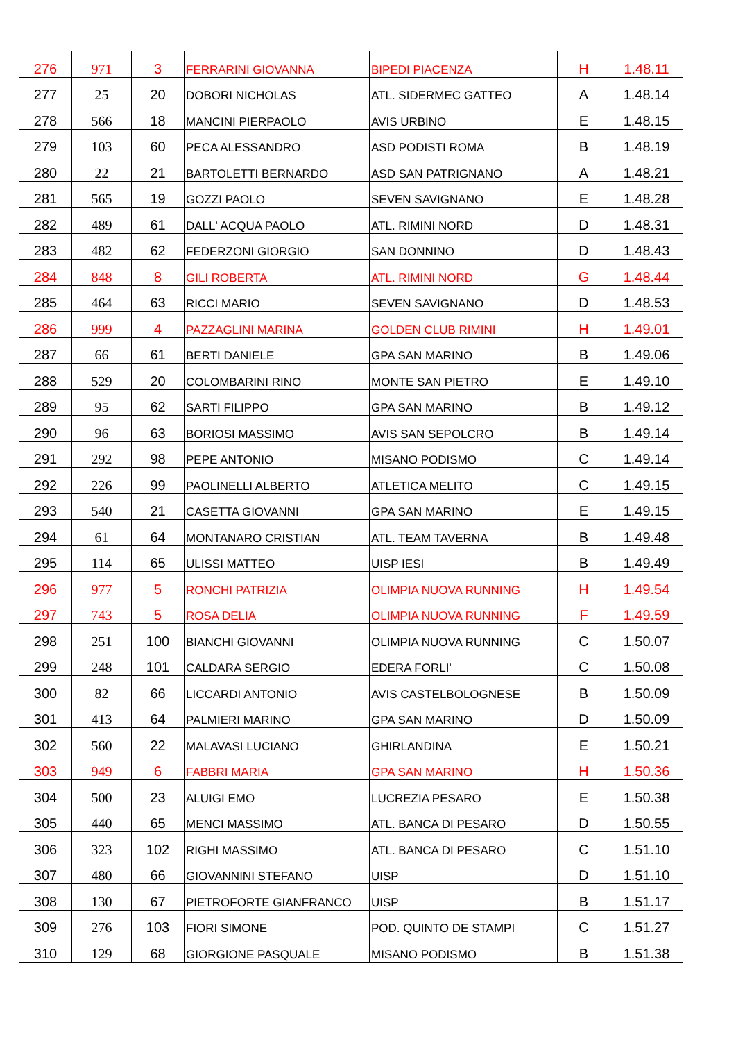| 276 | 971 | 3 | FERRARINI GIOVANNA | BIPEDI PIACENZA | H | 1.48.11 |
| 277 | 25 | 20 | DOBORI NICHOLAS | ATL. SIDERMEC GATTEO | A | 1.48.14 |
| 278 | 566 | 18 | MANCINI PIERPAOLO | AVIS URBINO | E | 1.48.15 |
| 279 | 103 | 60 | PECA ALESSANDRO | ASD PODISTI ROMA | B | 1.48.19 |
| 280 | 22 | 21 | BARTOLETTI BERNARDO | ASD SAN PATRIGNANO | A | 1.48.21 |
| 281 | 565 | 19 | GOZZI PAOLO | SEVEN SAVIGNANO | E | 1.48.28 |
| 282 | 489 | 61 | DALL' ACQUA PAOLO | ATL. RIMINI NORD | D | 1.48.31 |
| 283 | 482 | 62 | FEDERZONI GIORGIO | SAN DONNINO | D | 1.48.43 |
| 284 | 848 | 8 | GILI ROBERTA | ATL. RIMINI NORD | G | 1.48.44 |
| 285 | 464 | 63 | RICCI MARIO | SEVEN SAVIGNANO | D | 1.48.53 |
| 286 | 999 | 4 | PAZZAGLINI MARINA | GOLDEN CLUB RIMINI | H | 1.49.01 |
| 287 | 66 | 61 | BERTI DANIELE | GPA SAN MARINO | B | 1.49.06 |
| 288 | 529 | 20 | COLOMBARINI RINO | MONTE SAN PIETRO | E | 1.49.10 |
| 289 | 95 | 62 | SARTI FILIPPO | GPA SAN MARINO | B | 1.49.12 |
| 290 | 96 | 63 | BORIOSI MASSIMO | AVIS SAN SEPOLCRO | B | 1.49.14 |
| 291 | 292 | 98 | PEPE ANTONIO | MISANO PODISMO | C | 1.49.14 |
| 292 | 226 | 99 | PAOLINELLI ALBERTO | ATLETICA MELITO | C | 1.49.15 |
| 293 | 540 | 21 | CASETTA GIOVANNI | GPA SAN MARINO | E | 1.49.15 |
| 294 | 61 | 64 | MONTANARO CRISTIAN | ATL. TEAM TAVERNA | B | 1.49.48 |
| 295 | 114 | 65 | ULISSI MATTEO | UISP IESI | B | 1.49.49 |
| 296 | 977 | 5 | RONCHI PATRIZIA | OLIMPIA NUOVA RUNNING | H | 1.49.54 |
| 297 | 743 | 5 | ROSA DELIA | OLIMPIA NUOVA RUNNING | F | 1.49.59 |
| 298 | 251 | 100 | BIANCHI GIOVANNI | OLIMPIA NUOVA RUNNING | C | 1.50.07 |
| 299 | 248 | 101 | CALDARA SERGIO | EDERA FORLI' | C | 1.50.08 |
| 300 | 82 | 66 | LICCARDI ANTONIO | AVIS CASTELBOLOGNESE | B | 1.50.09 |
| 301 | 413 | 64 | PALMIERI MARINO | GPA SAN MARINO | D | 1.50.09 |
| 302 | 560 | 22 | MALAVASI LUCIANO | GHIRLANDINA | E | 1.50.21 |
| 303 | 949 | 6 | FABBRI MARIA | GPA SAN MARINO | H | 1.50.36 |
| 304 | 500 | 23 | ALUIGI EMO | LUCREZIA PESARO | E | 1.50.38 |
| 305 | 440 | 65 | MENCI MASSIMO | ATL. BANCA DI PESARO | D | 1.50.55 |
| 306 | 323 | 102 | RIGHI MASSIMO | ATL. BANCA DI PESARO | C | 1.51.10 |
| 307 | 480 | 66 | GIOVANNINI STEFANO | UISP | D | 1.51.10 |
| 308 | 130 | 67 | PIETROFORTE GIANFRANCO | UISP | B | 1.51.17 |
| 309 | 276 | 103 | FIORI SIMONE | POD. QUINTO DE STAMPI | C | 1.51.27 |
| 310 | 129 | 68 | GIORGIONE PASQUALE | MISANO PODISMO | B | 1.51.38 |